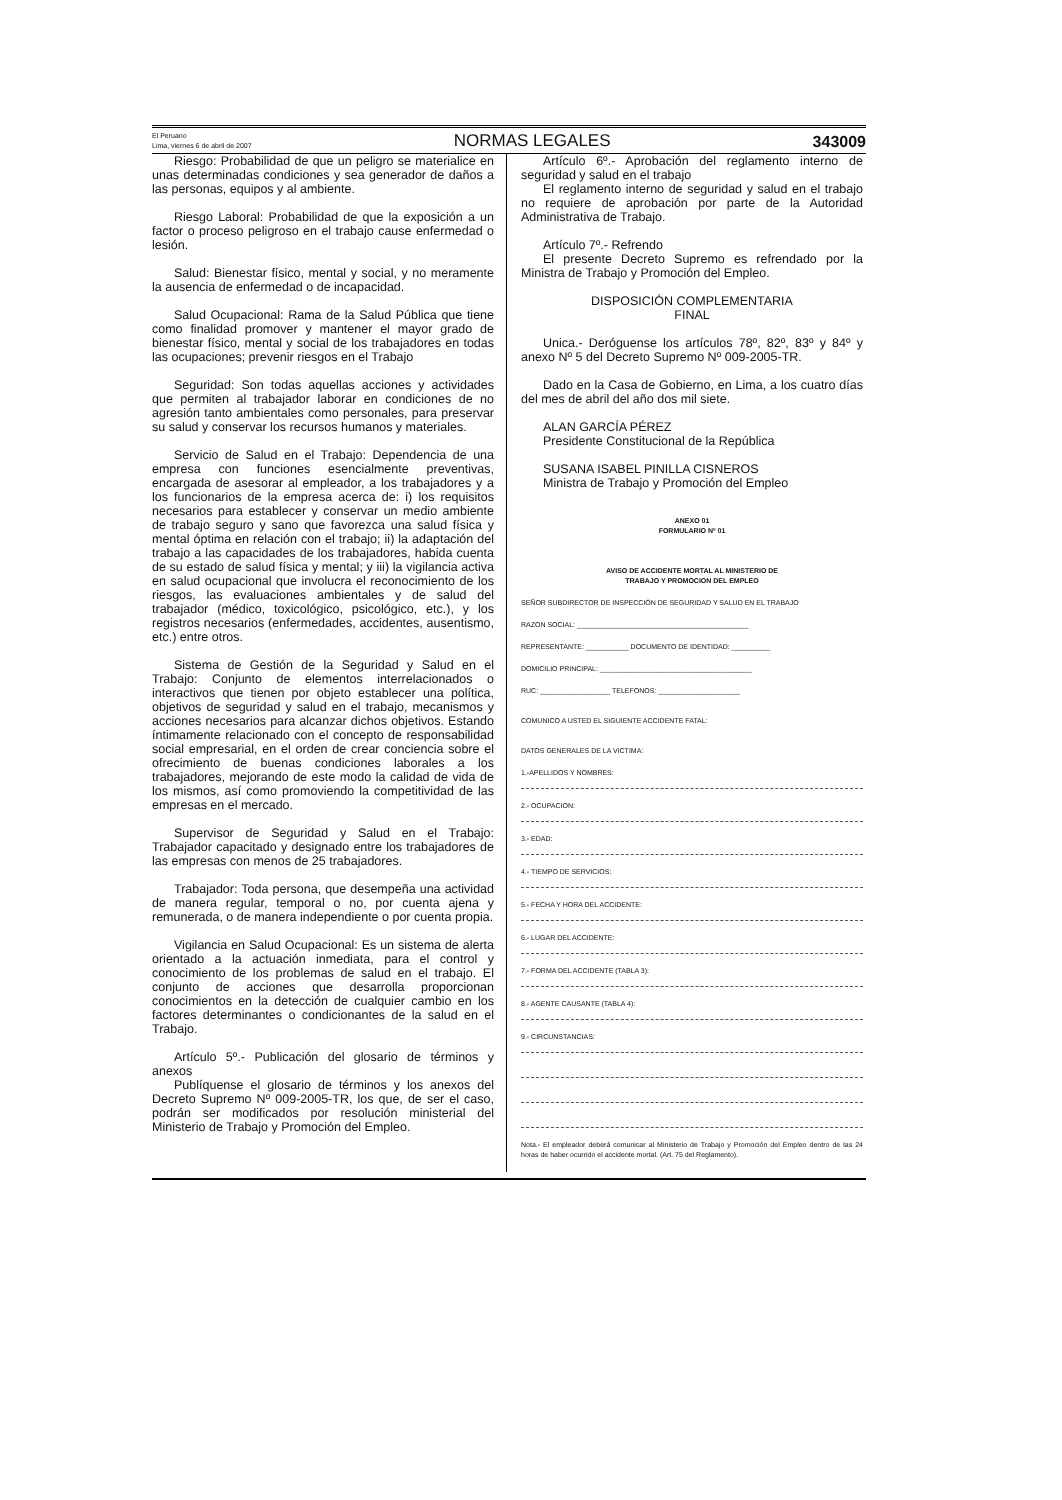El Peruano
Lima, viernes 6 de abril de 2007
NORMAS LEGALES
343009
Riesgo: Probabilidad de que un peligro se materialice en unas determinadas condiciones y sea generador de daños a las personas, equipos y al ambiente.
Riesgo Laboral: Probabilidad de que la exposición a un factor o proceso peligroso en el trabajo cause enfermedad o lesión.
Salud: Bienestar físico, mental y social, y no meramente la ausencia de enfermedad o de incapacidad.
Salud Ocupacional: Rama de la Salud Pública que tiene como finalidad promover y mantener el mayor grado de bienestar físico, mental y social de los trabajadores en todas las ocupaciones; prevenir riesgos en el Trabajo
Seguridad: Son todas aquellas acciones y actividades que permiten al trabajador laborar en condiciones de no agresión tanto ambientales como personales, para preservar su salud y conservar los recursos humanos y materiales.
Servicio de Salud en el Trabajo: Dependencia de una empresa con funciones esencialmente preventivas, encargada de asesorar al empleador, a los trabajadores y a los funcionarios de la empresa acerca de: i) los requisitos necesarios para establecer y conservar un medio ambiente de trabajo seguro y sano que favorezca una salud física y mental óptima en relación con el trabajo; ii) la adaptación del trabajo a las capacidades de los trabajadores, habida cuenta de su estado de salud física y mental; y iii) la vigilancia activa en salud ocupacional que involucra el reconocimiento de los riesgos, las evaluaciones ambientales y de salud del trabajador (médico, toxicológico, psicológico, etc.), y los registros necesarios (enfermedades, accidentes, ausentismo, etc.) entre otros.
Sistema de Gestión de la Seguridad y Salud en el Trabajo: Conjunto de elementos interrelacionados o interactivos que tienen por objeto establecer una política, objetivos de seguridad y salud en el trabajo, mecanismos y acciones necesarios para alcanzar dichos objetivos. Estando íntimamente relacionado con el concepto de responsabilidad social empresarial, en el orden de crear conciencia sobre el ofrecimiento de buenas condiciones laborales a los trabajadores, mejorando de este modo la calidad de vida de los mismos, así como promoviendo la competitividad de las empresas en el mercado.
Supervisor de Seguridad y Salud en el Trabajo: Trabajador capacitado y designado entre los trabajadores de las empresas con menos de 25 trabajadores.
Trabajador: Toda persona, que desempeña una actividad de manera regular, temporal o no, por cuenta ajena y remunerada, o de manera independiente o por cuenta propia.
Vigilancia en Salud Ocupacional: Es un sistema de alerta orientado a la actuación inmediata, para el control y conocimiento de los problemas de salud en el trabajo. El conjunto de acciones que desarrolla proporcionan conocimientos en la detección de cualquier cambio en los factores determinantes o condicionantes de la salud en el Trabajo.
Artículo 5º.- Publicación del glosario de términos y anexos
Publíquense el glosario de términos y los anexos del Decreto Supremo Nº 009-2005-TR, los que, de ser el caso, podrán ser modificados por resolución ministerial del Ministerio de Trabajo y Promoción del Empleo.
Artículo 6º.- Aprobación del reglamento interno de seguridad y salud en el trabajo
El reglamento interno de seguridad y salud en el trabajo no requiere de aprobación por parte de la Autoridad Administrativa de Trabajo.
Artículo 7º.- Refrendo
El presente Decreto Supremo es refrendado por la Ministra de Trabajo y Promoción del Empleo.
DISPOSICIÓN COMPLEMENTARIA
FINAL
Unica.- Deróguense los artículos 78º, 82º, 83º y 84º y anexo Nº 5 del Decreto Supremo Nº 009-2005-TR.
Dado en la Casa de Gobierno, en Lima, a los cuatro días del mes de abril del año dos mil siete.
ALAN GARCÍA PÉREZ
Presidente Constitucional de la República
SUSANA ISABEL PINILLA CISNEROS
Ministra de Trabajo y Promoción del Empleo
ANEXO 01
FORMULARIO Nº 01
AVISO DE ACCIDENTE MORTAL AL MINISTERIO DE
TRABAJO Y PROMOCION DEL EMPLEO
SEÑOR SUBDIRECTOR DE INSPECCIÓN DE SEGURIDAD Y SALUD EN EL TRABAJO
RAZON SOCIAL: ____________________________________________
REPRESENTANTE: ___________ DOCUMENTO DE IDENTIDAD: __________
DOMICILIO PRINCIPAL: _______________________________________
RUC: __________________ TELEFONOS: _____________________
COMUNICO A USTED EL SIGUIENTE ACCIDENTE FATAL:
DATOS GENERALES DE LA VICTIMA:
1.-APELLIDOS Y NOMBRES:
2.- OCUPACION:
3.- EDAD:
4.- TIEMPO DE SERVICIOS:
5.- FECHA Y HORA DEL ACCIDENTE:
6.- LUGAR DEL ACCIDENTE:
7.- FORMA DEL ACCIDENTE (TABLA 3):
8.- AGENTE CAUSANTE (TABLA 4):
9.- CIRCUNSTANCIAS:
Nota.- El empleador deberá comunicar al Ministerio de Trabajo y Promoción del Empleo dentro de las 24 horas de haber ocurrido el accidente mortal. (Art. 75 del Reglamento).